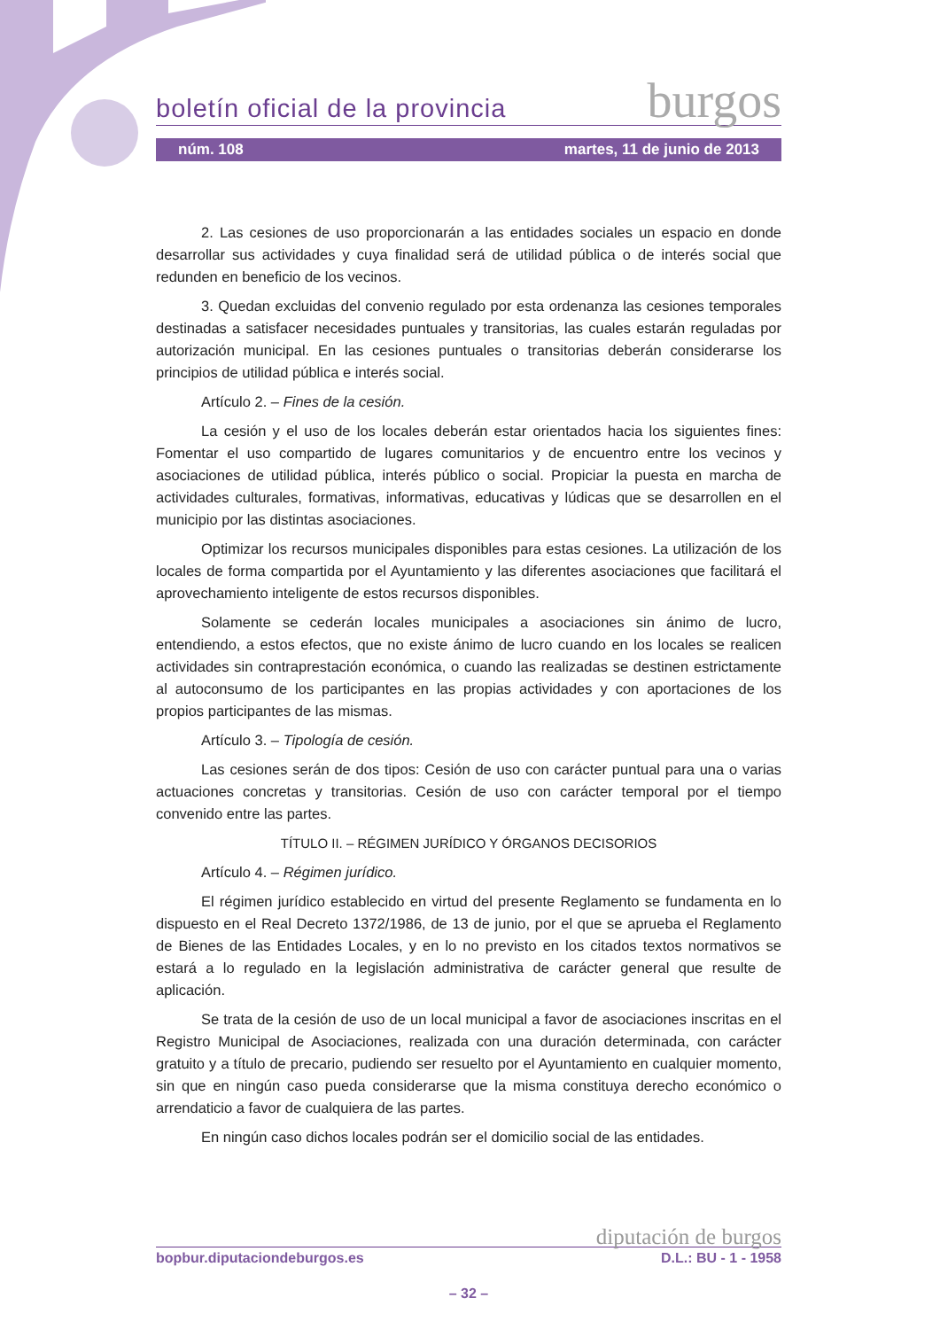boletín oficial de la provincia burgos
núm. 108 martes, 11 de junio de 2013
2. Las cesiones de uso proporcionarán a las entidades sociales un espacio en donde desarrollar sus actividades y cuya finalidad será de utilidad pública o de interés social que redunden en beneficio de los vecinos.
3. Quedan excluidas del convenio regulado por esta ordenanza las cesiones temporales destinadas a satisfacer necesidades puntuales y transitorias, las cuales estarán reguladas por autorización municipal. En las cesiones puntuales o transitorias deberán considerarse los principios de utilidad pública e interés social.
Artículo 2. – Fines de la cesión.
La cesión y el uso de los locales deberán estar orientados hacia los siguientes fines: Fomentar el uso compartido de lugares comunitarios y de encuentro entre los vecinos y asociaciones de utilidad pública, interés público o social. Propiciar la puesta en marcha de actividades culturales, formativas, informativas, educativas y lúdicas que se desarrollen en el municipio por las distintas asociaciones.
Optimizar los recursos municipales disponibles para estas cesiones. La utilización de los locales de forma compartida por el Ayuntamiento y las diferentes asociaciones que facilitará el aprovechamiento inteligente de estos recursos disponibles.
Solamente se cederán locales municipales a asociaciones sin ánimo de lucro, entendiendo, a estos efectos, que no existe ánimo de lucro cuando en los locales se realicen actividades sin contraprestación económica, o cuando las realizadas se destinen estrictamente al autoconsumo de los participantes en las propias actividades y con aportaciones de los propios participantes de las mismas.
Artículo 3. – Tipología de cesión.
Las cesiones serán de dos tipos: Cesión de uso con carácter puntual para una o varias actuaciones concretas y transitorias. Cesión de uso con carácter temporal por el tiempo convenido entre las partes.
TÍTULO II. – RÉGIMEN JURÍDICO Y ÓRGANOS DECISORIOS
Artículo 4. – Régimen jurídico.
El régimen jurídico establecido en virtud del presente Reglamento se fundamenta en lo dispuesto en el Real Decreto 1372/1986, de 13 de junio, por el que se aprueba el Reglamento de Bienes de las Entidades Locales, y en lo no previsto en los citados textos normativos se estará a lo regulado en la legislación administrativa de carácter general que resulte de aplicación.
Se trata de la cesión de uso de un local municipal a favor de asociaciones inscritas en el Registro Municipal de Asociaciones, realizada con una duración determinada, con carácter gratuito y a título de precario, pudiendo ser resuelto por el Ayuntamiento en cualquier momento, sin que en ningún caso pueda considerarse que la misma constituya derecho económico o arrendaticio a favor de cualquiera de las partes.
En ningún caso dichos locales podrán ser el domicilio social de las entidades.
diputación de burgos
bopbur.diputaciondeburgos.es D.L.: BU - 1 - 1958
– 32 –